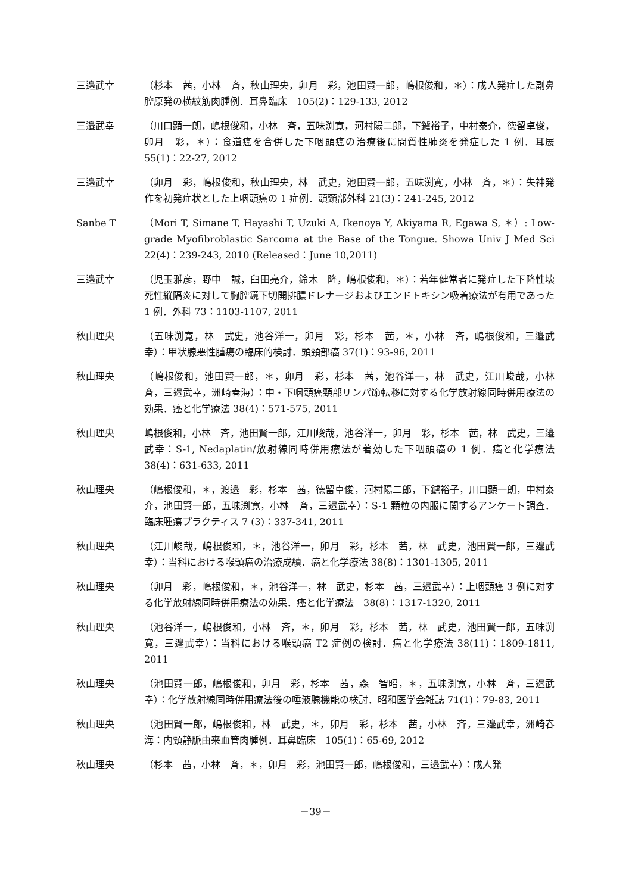三邉武幸 （杉本　茜，小林　斉，秋山理央，卯月　彩，池田賢一郎，嶋根俊和，＊）：成人発症した副鼻腔原発の横紋筋肉腫例．耳鼻臨床　105(2)：129-133, 2012
三邉武幸 （川口顕一朗，嶋根俊和，小林　斉，五味渕寛，河村陽二郎，下鑪裕子，中村泰介，徳留卓俊，卯月　彩，＊）：食道癌を合併した下咽頭癌の治療後に間質性肺炎を発症した 1 例．耳展 55(1)：22-27, 2012
三邉武幸 （卯月　彩，嶋根俊和，秋山理央，林　武史，池田賢一郎，五味渕寛，小林　斉，＊）：失神発作を初発症状とした上咽頭癌の 1 症例．頭頸部外科 21(3)：241-245, 2012
Sanbe T （Mori T, Simane T, Hayashi T, Uzuki A, Ikenoya Y, Akiyama R, Egawa S, ＊）: Low-grade Myofibroblastic Sarcoma at the Base of the Tongue. Showa Univ J Med Sci 22(4)：239-243, 2010 (Released：June 10,2011)
三邉武幸 （児玉雅彦，野中　誠，臼田亮介，鈴木　隆，嶋根俊和，＊）：若年健常者に発症した下降性壊死性縦隔炎に対して胸腔鏡下切開排膿ドレナージおよびエンドトキシン吸着療法が有用であった 1 例．外科 73：1103-1107, 2011
秋山理央 （五味渕寛，林　武史，池谷洋一，卯月　彩，杉本　茜，＊，小林　斉，嶋根俊和，三邉武幸）：甲状腺悪性腫瘍の臨床的検討．頭頸部癌 37(1)：93-96, 2011
秋山理央 （嶋根俊和，池田賢一郎，＊，卯月　彩，杉本　茜，池谷洋一，林　武史，江川峻哉，小林　斉，三邉武幸，洲崎春海）：中・下咽頭癌頸部リンパ節転移に対する化学放射線同時併用療法の効果．癌と化学療法 38(4)：571-575, 2011
秋山理央 嶋根俊和，小林　斉，池田賢一郎，江川峻哉，池谷洋一，卯月　彩，杉本　茜，林　武史，三邉武幸：S-1, Nedaplatin/放射線同時併用療法が著効した下咽頭癌の 1 例．癌と化学療法 38(4)：631-633, 2011
秋山理央 （嶋根俊和，＊，渡邉　彩，杉本　茜，徳留卓俊，河村陽二郎，下鑪裕子，川口顕一朗，中村泰介，池田賢一郎，五味渕寛，小林　斉，三邉武幸）：S-1 顆粒の内服に関するアンケート調査．臨床腫瘍プラクティス 7 (3)：337-341, 2011
秋山理央 （江川峻哉，嶋根俊和，＊，池谷洋一，卯月　彩，杉本　茜，林　武史，池田賢一郎，三邉武幸）：当科における喉頭癌の治療成績．癌と化学療法 38(8)：1301-1305, 2011
秋山理央 （卯月　彩，嶋根俊和，＊，池谷洋一，林　武史，杉本　茜，三邉武幸）：上咽頭癌 3 例に対する化学放射線同時併用療法の効果．癌と化学療法　38(8)：1317-1320, 2011
秋山理央 （池谷洋一，嶋根俊和，小林　斉，＊，卯月　彩，杉本　茜，林　武史，池田賢一郎，五味渕寛，三邉武幸）：当科における喉頭癌 T2 症例の検討．癌と化学療法 38(11)：1809-1811, 2011
秋山理央 （池田賢一郎，嶋根俊和，卯月　彩，杉本　茜，森　智昭，＊，五味渕寛，小林　斉，三邉武幸）：化学放射線同時併用療法後の唾液腺機能の検討．昭和医学会雑誌 71(1)：79-83, 2011
秋山理央 （池田賢一郎，嶋根俊和，林　武史，＊，卯月　彩，杉本　茜，小林　斉，三邉武幸，洲崎春海：内頸静脈由来血管肉腫例．耳鼻臨床　105(1)：65-69, 2012
秋山理央 （杉本　茜，小林　斉，＊，卯月　彩，池田賢一郎，嶋根俊和，三邉武幸）：成人発
－39－